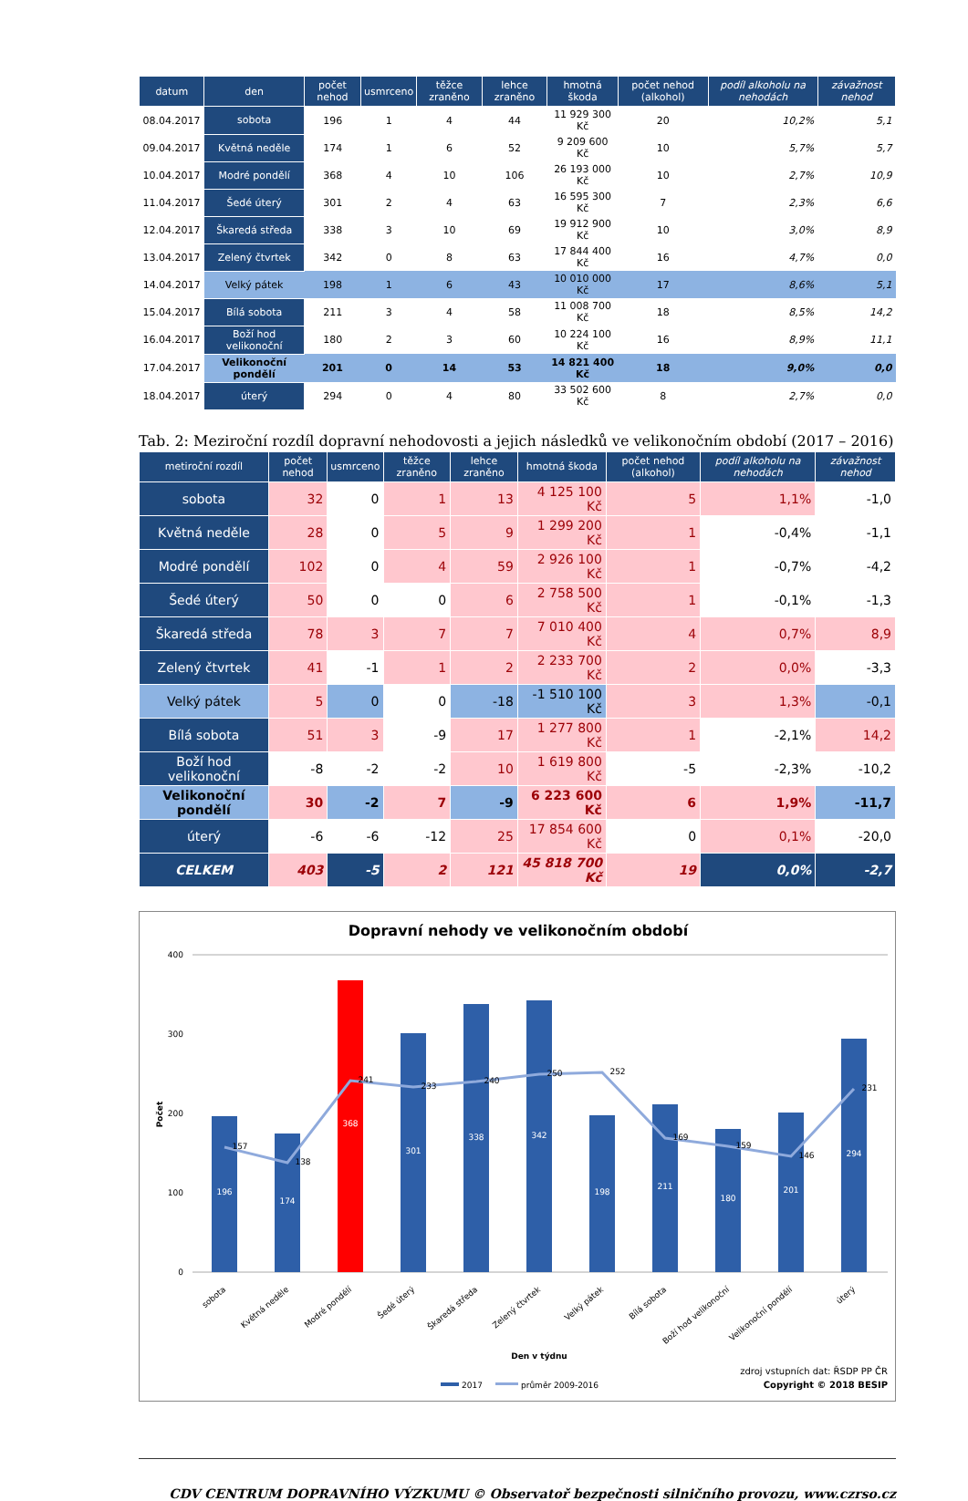| datum | den | počet nehod | usmrceno | těžce zraněno | lehce zraněno | hmotná škoda | počet nehod (alkohol) | podíl alkoholu na nehodách | závažnost nehod |
| --- | --- | --- | --- | --- | --- | --- | --- | --- | --- |
| 08.04.2017 | sobota | 196 | 1 | 4 | 44 | 11 929 300 Kč | 20 | 10,2% | 5,1 |
| 09.04.2017 | Květná neděle | 174 | 1 | 6 | 52 | 9 209 600 Kč | 10 | 5,7% | 5,7 |
| 10.04.2017 | Modré pondělí | 368 | 4 | 10 | 106 | 26 193 000 Kč | 10 | 2,7% | 10,9 |
| 11.04.2017 | Šedé úterý | 301 | 2 | 4 | 63 | 16 595 300 Kč | 7 | 2,3% | 6,6 |
| 12.04.2017 | Škaredá středa | 338 | 3 | 10 | 69 | 19 912 900 Kč | 10 | 3,0% | 8,9 |
| 13.04.2017 | Zelený čtvrtek | 342 | 0 | 8 | 63 | 17 844 400 Kč | 16 | 4,7% | 0,0 |
| 14.04.2017 | Velký pátek | 198 | 1 | 6 | 43 | 10 010 000 Kč | 17 | 8,6% | 5,1 |
| 15.04.2017 | Bílá sobota | 211 | 3 | 4 | 58 | 11 008 700 Kč | 18 | 8,5% | 14,2 |
| 16.04.2017 | Boží hod velikonoční | 180 | 2 | 3 | 60 | 10 224 100 Kč | 16 | 8,9% | 11,1 |
| 17.04.2017 | Velikonoční pondělí | 201 | 0 | 14 | 53 | 14 821 400 Kč | 18 | 9,0% | 0,0 |
| 18.04.2017 | úterý | 294 | 0 | 4 | 80 | 33 502 600 Kč | 8 | 2,7% | 0,0 |
Tab. 2: Meziroční rozdíl dopravní nehodovosti a jejich následků ve velikonočním období (2017 – 2016)
| metiroční rozdíl | počet nehod | usmrceno | těžce zraněno | lehce zraněno | hmotná škoda | počet nehod (alkohol) | podíl alkoholu na nehodách | závažnost nehod |
| --- | --- | --- | --- | --- | --- | --- | --- | --- |
| sobota | 32 | 0 | 1 | 13 | 4 125 100 Kč | 5 | 1,1% | -1,0 |
| Květná neděle | 28 | 0 | 5 | 9 | 1 299 200 Kč | 1 | -0,4% | -1,1 |
| Modré pondělí | 102 | 0 | 4 | 59 | 2 926 100 Kč | 1 | -0,7% | -4,2 |
| Šedé úterý | 50 | 0 | 0 | 6 | 2 758 500 Kč | 1 | -0,1% | -1,3 |
| Škaredá středa | 78 | 3 | 7 | 7 | 7 010 400 Kč | 4 | 0,7% | 8,9 |
| Zelený čtvrtek | 41 | -1 | 1 | 2 | 2 233 700 Kč | 2 | 0,0% | -3,3 |
| Velký pátek | 5 | 0 | 0 | -18 | -1 510 100 Kč | 3 | 1,3% | -0,1 |
| Bílá sobota | 51 | 3 | -9 | 17 | 1 277 800 Kč | 1 | -2,1% | 14,2 |
| Boží hod velikonoční | -8 | -2 | -2 | 10 | 1 619 800 Kč | -5 | -2,3% | -10,2 |
| Velikonoční pondělí | 30 | -2 | 7 | -9 | 6 223 600 Kč | 6 | 1,9% | -11,7 |
| úterý | -6 | -6 | -12 | 25 | 17 854 600 Kč | 0 | 0,1% | -20,0 |
| CELKEM | 403 | -5 | 2 | 121 | 45 818 700 Kč | 19 | 0,0% | -2,7 |
Dopravní nehody ve velikonočním období
400
300
200
100
0
Počet
196
174
368
301
338
342
198
211
180
201
294
157
138
241
233
240
250
252
169
159
146
231
sobota
Květná neděle
Modré pondělí
Šedé úterý
Škaredá středa
Zelený čtvrtek
Velký pátek
Bílá sobota
Boží hod velikonoční
Velikonoční pondělí
úterý
Den v týdnu
zdroj vstupních dat: ŘSDP PP ČR
Copyright © 2018 BESIP
2017
průměr 2009-2016
CDV CENTRUM DOPRAVNÍHO VÝZKUMU © Observatoř bezpečnosti silničního provozu, www.czrso.cz